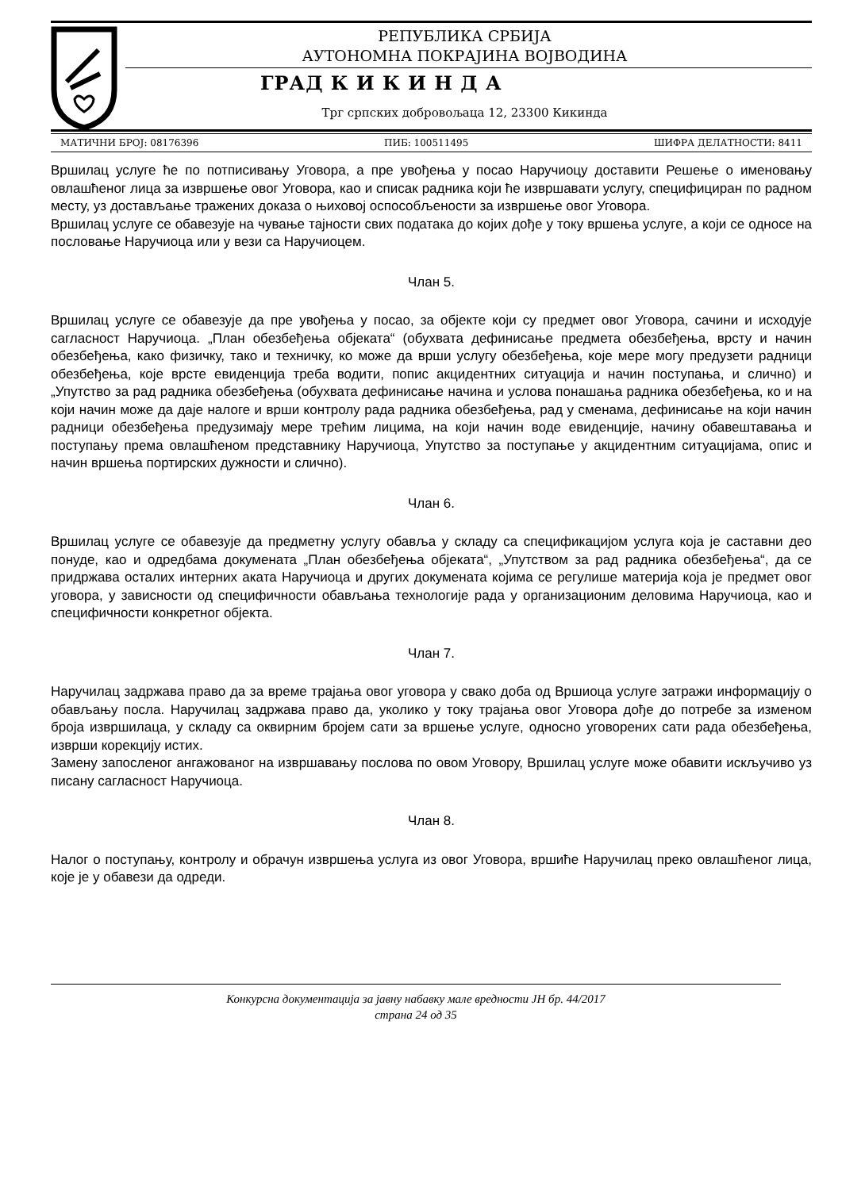РЕПУБЛИКА СРБИЈА
АУТОНОМНА ПОКРАЈИНА ВОЈВОДИНА
ГРАД К И К И Н Д А
Трг српских добровољаца 12, 23300 Кикинда
МАТИЧНИ БРОЈ: 08176396 ПИБ: 100511495 ШИФРА ДЕЛАТНОСТИ: 8411
Вршилац услуге ће по потписивању Уговора, а пре увођења у посао Наручиоцу доставити Решење о именовању овлашћеног лица за извршење овог Уговора, као и списак радника који ће извршавати услугу, специфициран по радном месту, уз достављање тражених доказа о њиховој оспособљености за извршење овог Уговора.
Вршилац услуге се обавезује на чување тајности свих података до којих дође у току вршења услуге, а који се односе на пословање Наручиоца или у вези са Наручиоцем.
Члан 5.
Вршилац услуге се обавезује да пре увођења у посао, за објекте који су предмет овог Уговора, сачини и исходује сагласност Наручиоца. „План обезбеђења објеката“ (обухвата дефинисање предмета обезбеђења, врсту и начин обезбеђења, како физичку, тако и техничку, ко може да врши услугу обезбеђења, које мере могу предузети радници обезбеђења, које врсте евиденција треба водити, попис акцидентних ситуација и начин поступања, и слично) и „Упутство за рад радника обезбеђења (обухвата дефинисање начина и услова понашања радника обезбеђења, ко и на који начин може да даје налоге и врши контролу рада радника обезбеђења, рад у сменама, дефинисање на који начин радници обезбеђења предузимају мере трећим лицима, на који начин воде евиденције, начину обавештавања и поступању према овлашћеном представнику Наручиоца, Упутство за поступање у акцидентним ситуацијама, опис и начин вршења портирских дужности и слично).
Члан 6.
Вршилац услуге се обавезује да предметну услугу обавља у складу са спецификацијом услуга која је саставни део понуде, као и одредбама докумената „План обезбеђења објеката“, „Упутством за рад радника обезбеђења“, да се придржава осталих интерних аката Наручиоца и других докумената којима се регулише материја која је предмет овог уговора, у зависности од специфичности обављања технологије рада у организационим деловима Наручиоца, као и специфичности конкретног објекта.
Члан 7.
Наручилац задржава право да за време трајања овог уговора у свако доба од Вршиоца услуге затражи информацију о обављању посла. Наручилац задржава право да, уколико у току трајања овог Уговора дође до потребе за изменом броја извршилаца, у складу са оквирним бројем сати за вршење услуге, односно уговорених сати рада обезбеђења, изврши корекцију истих.
Замену запосленог ангажованог на извршавању послова по овом Уговору, Вршилац услуге може обавити искључиво уз писану сагласност Наручиоца.
Члан 8.
Налог о поступању, контролу и обрачун извршења услуга из овог Уговора, вршиће Наручилац преко овлашћеног лица, које је у обавези да одреди.
Конкурсна документација за јавну набавку мале вредности ЈН бр. 44/2017
страна 24 од 35